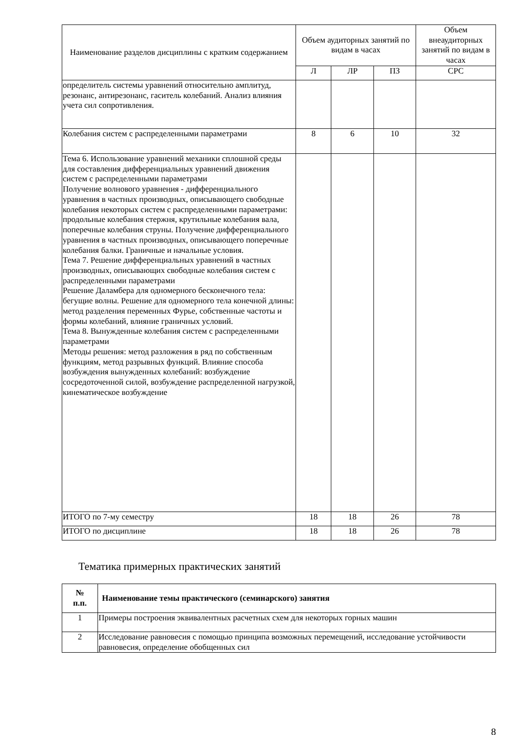| Наименование разделов дисциплины с кратким содержанием | Объем аудиторных занятий по видам в часах | | | Объем внеаудиторных занятий по видам в часах |
| --- | --- | --- | --- | --- |
| | Л | ЛР | ПЗ | СРС |
| определитель системы уравнений относительно амплитуд, резонанс, антирезонанс, гаситель колебаний. Анализ влияния учета сил сопротивления. | | | | |
| Колебания систем с распределенными параметрами | 8 | 6 | 10 | 32 |
| Тема 6. Использование уравнений механики сплошной среды для составления дифференциальных уравнений движения систем с распределенными параметрами Получение волнового уравнения - дифференциального уравнения в частных производных, описывающего свободные колебания некоторых систем с распределенными параметрами: продольные колебания стержня, крутильные колебания вала, поперечные колебания струны. Получение дифференциального уравнения в частных производных, описывающего поперечные колебания балки. Граничные и начальные условия. Тема 7. Решение дифференциальных уравнений в частных производных, описывающих свободные колебания систем с распределенными параметрами Решение Даламбера для одномерного бесконечного тела: бегущие волны. Решение для одномерного тела конечной длины: метод разделения переменных Фурье, собственные частоты и формы колебаний, влияние граничных условий. Тема 8. Вынужденные колебания систем с распределенными параметрами Методы решения: метод разложения в ряд по собственным функциям, метод разрывных функций. Влияние способа возбуждения вынужденных колебаний: возбуждение сосредоточенной силой, возбуждение распределенной нагрузкой, кинематическое возбуждение | | | | |
| ИТОГО по 7-му семестру | 18 | 18 | 26 | 78 |
| ИТОГО по дисциплине | 18 | 18 | 26 | 78 |
Тематика примерных практических занятий
| № п.п. | Наименование темы практического (семинарского) занятия |
| --- | --- |
| 1 | Примеры построения эквивалентных расчетных схем для некоторых горных машин |
| 2 | Исследование равновесия с помощью принципа возможных перемещений, исследование устойчивости равновесия, определение обобщенных сил |
8